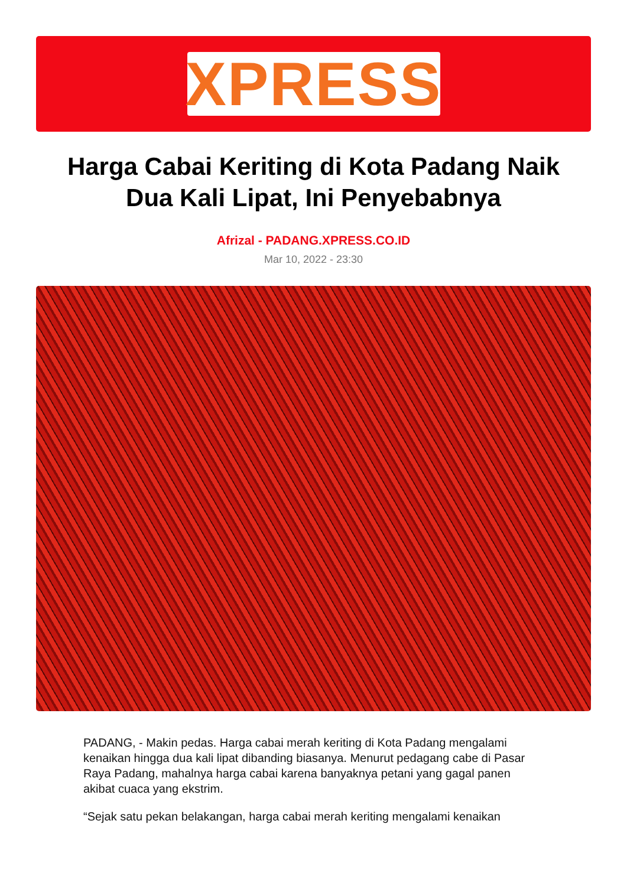XPRESS
Harga Cabai Keriting di Kota Padang Naik Dua Kali Lipat, Ini Penyebabnya
Afrizal - PADANG.XPRESS.CO.ID
Mar 10, 2022 - 23:30
PADANG, - Makin pedas. Harga cabai merah keriting di Kota Padang mengalami kenaikan hingga dua kali lipat dibanding biasanya. Menurut pedagang cabe di Pasar Raya Padang, mahalnya harga cabai karena banyaknya petani yang gagal panen akibat cuaca yang ekstrim.
“Sejak satu pekan belakangan, harga cabai merah keriting mengalami kenaikan